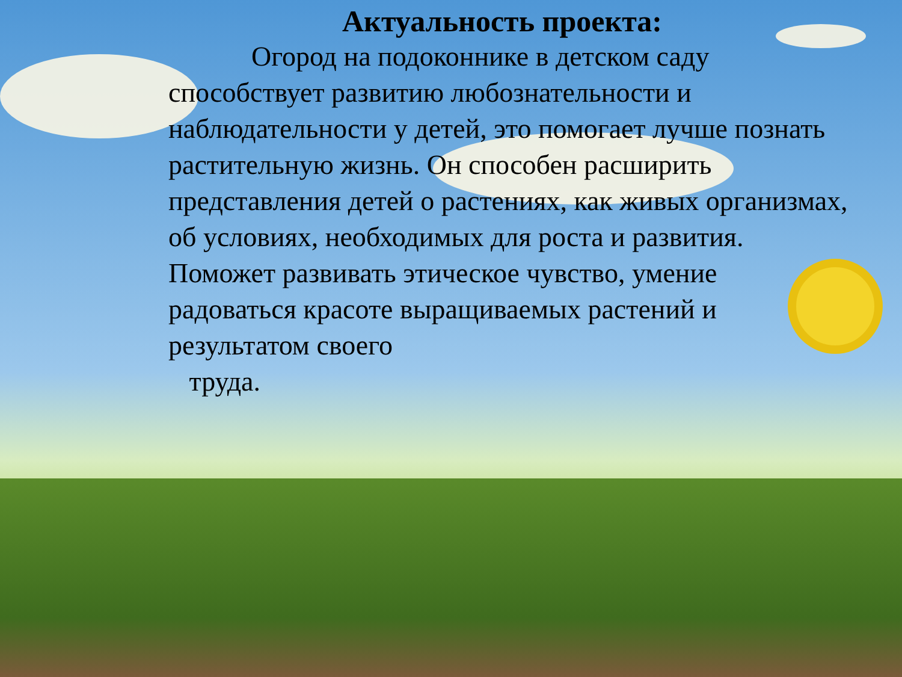Актуальность проекта:
Огород на подоконнике в детском саду способствует развитию любознательности и наблюдательности у детей, это помогает лучше познать растительную жизнь. Он способен расширить представления детей о растениях, как живых организмах, об условиях, необходимых для роста и развития. Поможет развивать этическое чувство, умение радоваться красоте выращиваемых растений и результатом своего
труда.